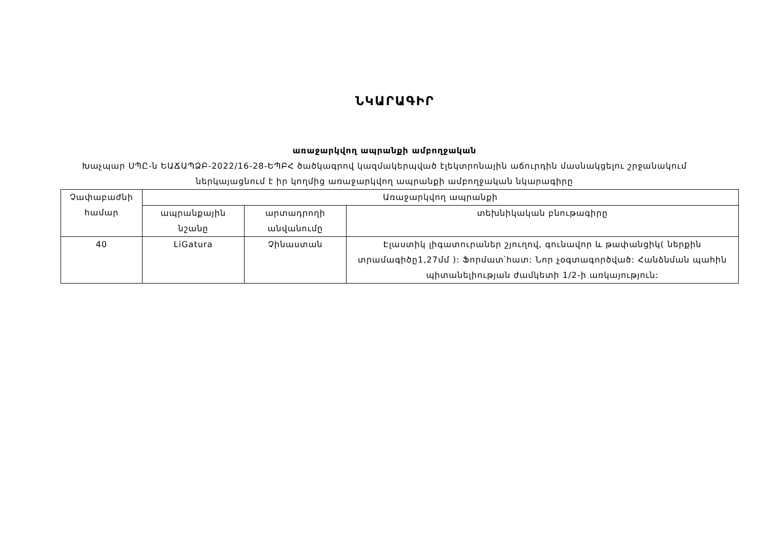ՆԿԱՐԱԳԻՐ
առաջարկվող ապրանքի ամբողջական
Խաչպար ՍՊԸ-ն ԵԱՃԱՊՁԲ-2022/16-28-ԵՊԲՀ ծածկագրով կազմակերպված էլեկտրոնային աճուրդին մասնակցելու շրջանակում ներկայացնում է իր կողմից առաջարկվող ապրանքի ամբողջական նկարագիրը
| Չափաբաժնի համար | Առաջարկվող ապրանքի | | |
| | ապրանքային նշանը | արտադրողի անվանումը | տեխնիկական բնութագիրը |
| 40 | LiGatura | Չինաստան | Էլաստիկ լիգատուրաներ շյուղով, գունավոր և թափանցիկ( ներքին տրամագիծը1,27մմ ): Ֆորմատ՝հատ: Նոր չօգտագործված: Հանձնման պահին պիտանելիության ժամկետի 1/2-ի առկայություն: |